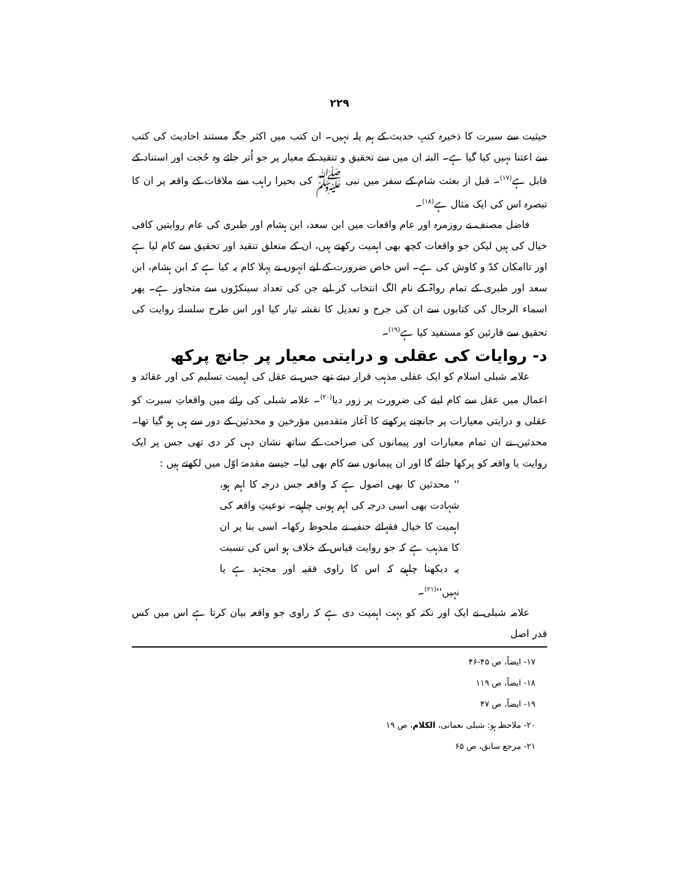۲۲۹
حیثیت سے سیرت کا ذخیرہ کتبِ حدیث کے ہم پلہ نہیں۔ ان کتب میں اکثر جگہ مستند احادیث کی کتب سے اعتنا نہیں کیا گیا ہے۔ البتہ ان میں سے تحقیق و تنقید کے معیار پر جو اُتر جائے وہ حُجت اور استناد کے قابل ہے<sup>(۱۷)</sup>۔ قبل از بعثت شام کے سفر میں نبی ﷺ کی بحیرا راہب سے ملاقات کے واقعہ پر ان کا تبصرہ اس کی ایک مثال ہے<sup>(۱۸)</sup>۔
فاضل مصنف نے روزمرہ اور عام واقعات میں ابن سعد، ابن ہشام اور طبری کی عام روایتیں کافی خیال کی ہیں لیکن جو واقعات کچھ بھی اہمیت رکھتے ہیں، ان کے متعلق تنقید اور تحقیق سے کام لیا ہے اور تاامکان کدّ و کاوش کی ہے۔ اس خاص ضرورت کے لیے انہوں نے پہلا کام یہ کیا ہے کہ ابن ہشام، ابن سعد اور طبری کے تمام رواۃ کے نام الگ انتخاب کر لیے جن کی تعداد سینکڑوں سے متجاوز ہے۔ پھر اسماء الرجال کی کتابوں سے ان کی جرح و تعدیل کا نقشہ تیار کیا اور اس طرح سلسلۂ روایت کی تحقیق سے قارئین کو مستفید کیا ہے<sup>(۱۹)</sup>۔
د- روایات کی عقلی و درایتی معیار پر جانچ پرکھ
علامہ شبلی اسلام کو ایک عقلی مذہب قرار دیتے تھے جس نے عقل کی اہمیت تسلیم کی اور عقائد و اعمال میں عقل سے کام لینے کی ضرورت پر زور دیا<sup>(۲۰)</sup>۔ علامہ شبلی کی رائے میں واقعاتِ سیرت کو عقلی و درایتی معیارات پر جانچنے پرکھنے کا آغاز متقدمین مؤرخین و محدثین کے دور سے ہی ہو گیا تھا۔ محدثین نے ان تمام معیارات اور پیمانوں کی صراحت کے ساتھ نشان دہی کر دی تھی جس پر ایک روایت یا واقعہ کو پرکھا جائے گا اور ان پیمانوں سے کام بھی لیا۔ جیسے مقدمۂ اوّل میں لکھتے ہیں :
'' محدثین کا بھی اصول ہے کہ واقعہ جس درجہ کا اہم ہو، شہادت بھی اسی درجہ کی اہم ہونی چاہیے۔ نوعیتِ واقعہ کی اہمیت کا خیال فقہائے حنفیہ نے ملحوظ رکھا۔ اسی بنا پر ان کا مذہب ہے کہ جو روایت قیاس کے خلاف ہو اس کی نسبت یہ دیکھنا چاہیے کہ اس کا راوی فقیہ اور مجتہد ہے یا نہیں''<sup>(۲۱)</sup>۔
علامہ شبلی نے ایک اور نکتہ کو بہت اہمیت دی ہے کہ راوی جو واقعہ بیان کرتا ہے اس میں کس قدر اصل
۱۷- ایضاً، ص ۴۵-۴۶
۱۸- ایضاً، ص ۱۱۹
۱۹- ایضاً، ص ۴۷
۲۰- ملاحظہ ہو: شبلی نعمانی، الکلام، ص ۱۹
۲۱- مرجع سابق، ص ۶۵